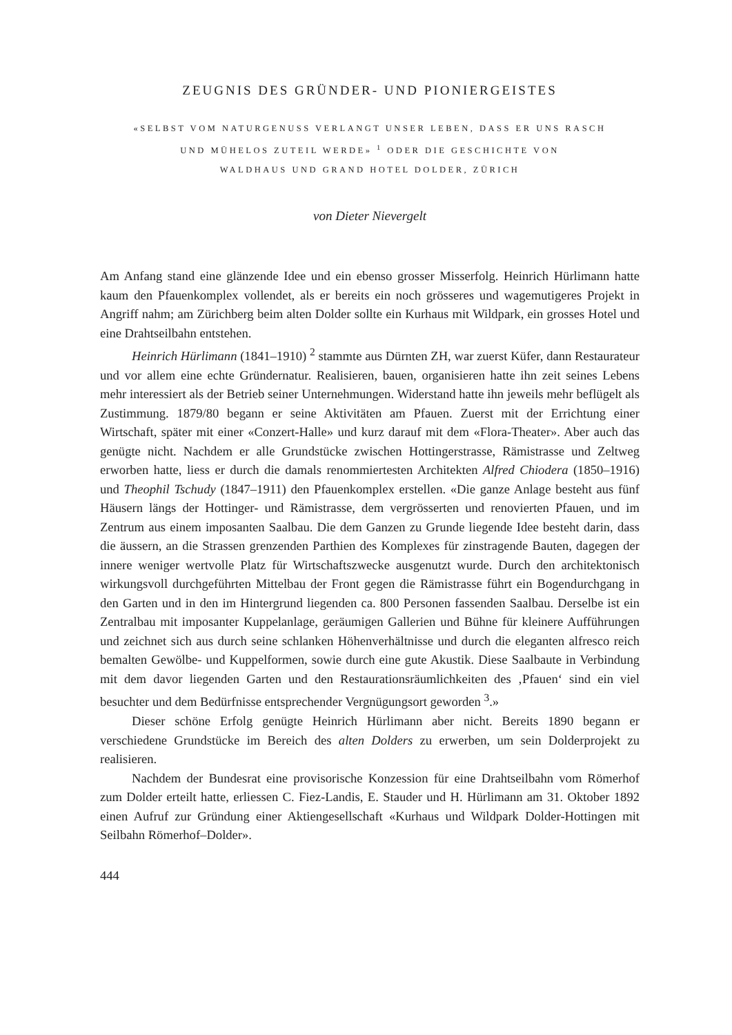ZEUGNIS DES GRÜNDER- UND PIONIERGEISTES
«SELBST VOM NATURGENUSS VERLANGT UNSER LEBEN, DASS ER UNS RASCH
UND MÜHELOS ZUTEIL WERDE» <sup>1</sup> ODER DIE GESCHICHTE VON
WALDHAUS UND GRAND HOTEL DOLDER, ZÜRICH
von Dieter Nievergelt
Am Anfang stand eine glänzende Idee und ein ebenso grosser Misserfolg. Heinrich Hürlimann hatte kaum den Pfauenkomplex vollendet, als er bereits ein noch grösseres und wagemutigeres Projekt in Angriff nahm; am Zürichberg beim alten Dolder sollte ein Kurhaus mit Wildpark, ein grosses Hotel und eine Drahtseilbahn entstehen.
Heinrich Hürlimann (1841–1910) <sup>2</sup> stammte aus Dürnten ZH, war zuerst Küfer, dann Restaurateur und vor allem eine echte Gründernatur. Realisieren, bauen, organisieren hatte ihn zeit seines Lebens mehr interessiert als der Betrieb seiner Unternehmungen. Widerstand hatte ihn jeweils mehr beflügelt als Zustimmung. 1879/80 begann er seine Aktivitäten am Pfauen. Zuerst mit der Errichtung einer Wirtschaft, später mit einer «Conzert-Halle» und kurz darauf mit dem «Flora-Theater». Aber auch das genügte nicht. Nachdem er alle Grundstücke zwischen Hottingerstrasse, Rämistrasse und Zeltweg erworben hatte, liess er durch die damals renommiertesten Architekten Alfred Chiodera (1850–1916) und Theophil Tschudy (1847–1911) den Pfauenkomplex erstellen. «Die ganze Anlage besteht aus fünf Häusern längs der Hottinger- und Rämistrasse, dem vergrösserten und renovierten Pfauen, und im Zentrum aus einem imposanten Saalbau. Die dem Ganzen zu Grunde liegende Idee besteht darin, dass die äussern, an die Strassen grenzenden Parthien des Komplexes für zinstragende Bauten, dagegen der innere weniger wertvolle Platz für Wirtschaftszwecke ausgenutzt wurde. Durch den architektonisch wirkungsvoll durchgeführten Mittelbau der Front gegen die Rämistrasse führt ein Bogendurchgang in den Garten und in den im Hintergrund liegenden ca. 800 Personen fassenden Saalbau. Derselbe ist ein Zentralbau mit imposanter Kuppelanlage, geräumigen Gallerien und Bühne für kleinere Aufführungen und zeichnet sich aus durch seine schlanken Höhenverhältnisse und durch die eleganten alfresco reich bemalten Gewölbe- und Kuppelformen, sowie durch eine gute Akustik. Diese Saalbaute in Verbindung mit dem davor liegenden Garten und den Restaurationsräumlichkeiten des ‚Pfauen‘ sind ein viel besuchter und dem Bedürfnisse entsprechender Vergnügungsort geworden <sup>3</sup>.»
Dieser schöne Erfolg genügte Heinrich Hürlimann aber nicht. Bereits 1890 begann er verschiedene Grundstücke im Bereich des alten Dolders zu erwerben, um sein Dolderprojekt zu realisieren.
Nachdem der Bundesrat eine provisorische Konzession für eine Drahtseilbahn vom Römerhof zum Dolder erteilt hatte, erliessen C. Fiez-Landis, E. Stauder und H. Hürlimann am 31. Oktober 1892 einen Aufruf zur Gründung einer Aktiengesellschaft «Kurhaus und Wildpark Dolder-Hottingen mit Seilbahn Römerhof–Dolder».
444